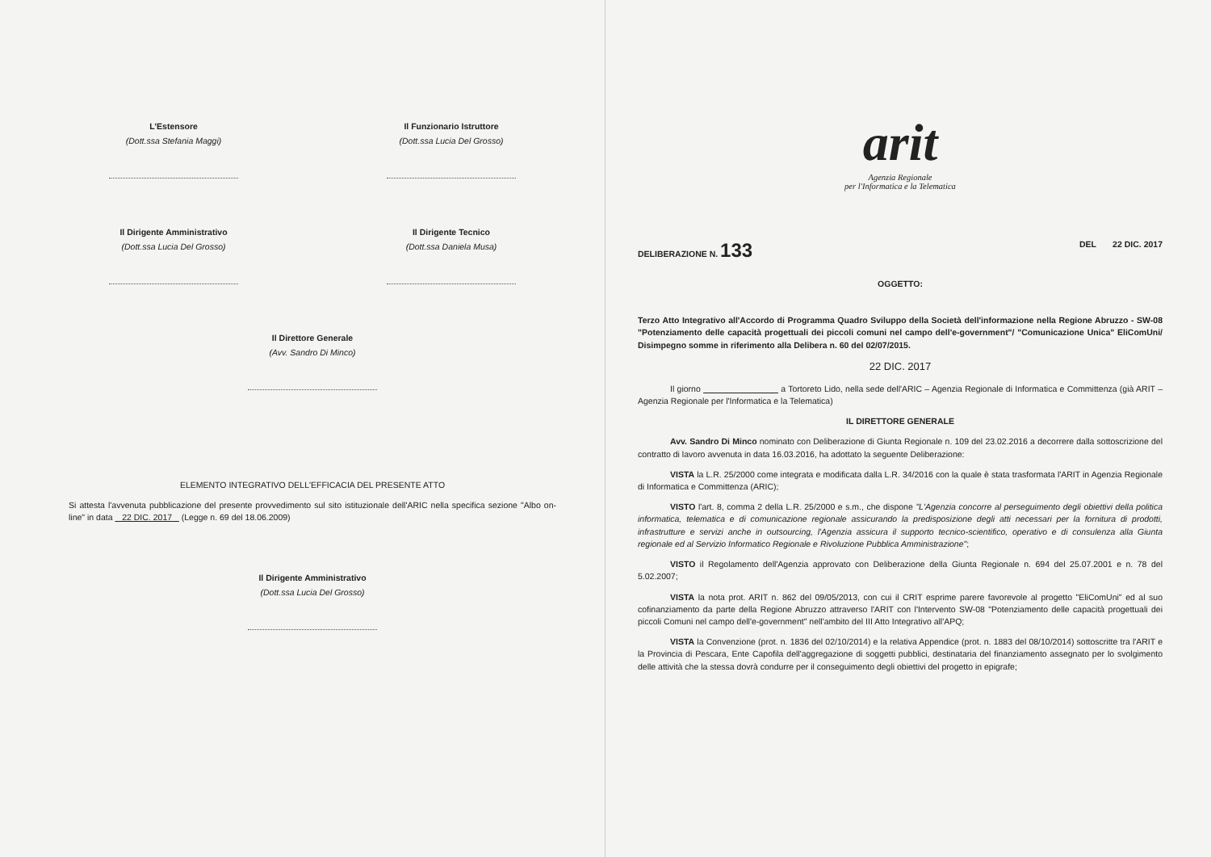L'Estensore
(Dott.ssa Stefania Maggi)
Il Funzionario Istruttore
(Dott.ssa Lucia Del Grosso)
Il Dirigente Amministrativo
(Dott.ssa Lucia Del Grosso)
Il Dirigente Tecnico
(Dott.ssa Daniela Musa)
Il Direttore Generale
(Avv. Sandro Di Minco)
ELEMENTO INTEGRATIVO DELL'EFFICACIA DEL PRESENTE ATTO
Si attesta l'avvenuta pubblicazione del presente provvedimento sul sito istituzionale dell'ARIC nella specifica sezione "Albo on-line" in data 22 DIC. 2017 (Legge n. 69 del 18.06.2009)
Il Dirigente Amministrativo
(Dott.ssa Lucia Del Grosso)
arit
Agenzia Regionale
per l'Informatica e la Telematica
DELIBERAZIONE N. 133 DEL 22 DIC. 2017
OGGETTO:
Terzo Atto Integrativo all'Accordo di Programma Quadro Sviluppo della Società dell'informazione nella Regione Abruzzo - SW-08 "Potenziamento delle capacità progettuali dei piccoli comuni nel campo dell'e-government"/ "Comunicazione Unica" EliComUni/ Disimpegno somme in riferimento alla Delibera n. 60 del 02/07/2015.
22 DIC. 2017
Il giorno a Tortoreto Lido, nella sede dell'ARIC – Agenzia Regionale di Informatica e Committenza (già ARIT – Agenzia Regionale per l'Informatica e la Telematica)
IL DIRETTORE GENERALE
Avv. Sandro Di Minco nominato con Deliberazione di Giunta Regionale n. 109 del 23.02.2016 a decorrere dalla sottoscrizione del contratto di lavoro avvenuta in data 16.03.2016, ha adottato la seguente Deliberazione:
VISTA la L.R. 25/2000 come integrata e modificata dalla L.R. 34/2016 con la quale è stata trasformata l'ARIT in Agenzia Regionale di Informatica e Committenza (ARIC);
VISTO l'art. 8, comma 2 della L.R. 25/2000 e s.m., che dispone "L'Agenzia concorre al perseguimento degli obiettivi della politica informatica, telematica e di comunicazione regionale assicurando la predisposizione degli atti necessari per la fornitura di prodotti, infrastrutture e servizi anche in outsourcing, l'Agenzia assicura il supporto tecnico-scientifico, operativo e di consulenza alla Giunta regionale ed al Servizio Informatico Regionale e Rivoluzione Pubblica Amministrazione";
VISTO il Regolamento dell'Agenzia approvato con Deliberazione della Giunta Regionale n. 694 del 25.07.2001 e n. 78 del 5.02.2007;
VISTA la nota prot. ARIT n. 862 del 09/05/2013, con cui il CRIT esprime parere favorevole al progetto "EliComUni" ed al suo cofinanziamento da parte della Regione Abruzzo attraverso l'ARIT con l'Intervento SW-08 "Potenziamento delle capacità progettuali dei piccoli Comuni nel campo dell'e-government" nell'ambito del III Atto Integrativo all'APQ;
VISTA la Convenzione (prot. n. 1836 del 02/10/2014) e la relativa Appendice (prot. n. 1883 del 08/10/2014) sottoscritte tra l'ARIT e la Provincia di Pescara, Ente Capofila dell'aggregazione di soggetti pubblici, destinataria del finanziamento assegnato per lo svolgimento delle attività che la stessa dovrà condurre per il conseguimento degli obiettivi del progetto in epigrafe;